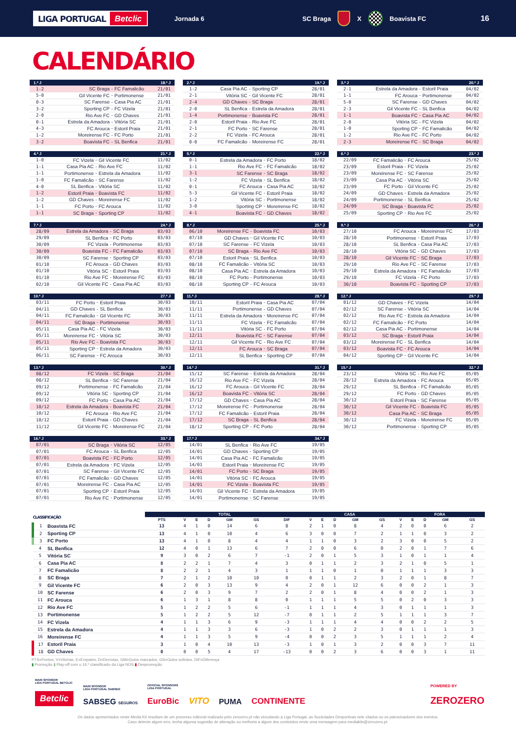LIGA PORTUGAL Betclic
Jornada 6
SC Braga X Boavista FC
16
CALENDÁRIO
| 1.ª J | | 18.ª J | | |
| --- | --- | --- | --- | --- |
| 1-2 | SC Braga | - | FC Famalicão | 21/01 |
| 5-0 | Gil Vicente FC | - | Portimonense | 21/01 |
| 0-3 | SC Farense | - | Casa Pia AC | 21/01 |
| 3-2 | Sporting CP | - | FC Vizela | 21/01 |
| 2-0 | Rio Ave FC | - | GD Chaves | 21/01 |
| 0-1 | Estrela da Amadora | - | Vitória SC | 21/01 |
| 4-3 | FC Arouca | - | Estoril Praia | 21/01 |
| 1-2 | Moreirense FC | - | FC Porto | 21/01 |
| 3-2 | Boavista FC | - | SL Benfica | 21/01 |
| 2.ª J | | 19.ª J | | |
| --- | --- | --- | --- | --- |
| 1-2 | Casa Pia AC | - | Sporting CP | 28/01 |
| 2-1 | Vitória SC | - | Gil Vicente FC | 28/01 |
| 2-4 | GD Chaves | - | SC Braga | 28/01 |
| 2-0 | SL Benfica | - | Estrela da Amadora | 28/01 |
| 1-4 | Portimonense | - | Boavista FC | 28/01 |
| 2-0 | Estoril Praia | - | Rio Ave FC | 28/01 |
| 2-1 | FC Porto | - | SC Farense | 28/01 |
| 2-2 | FC Vizela | - | FC Arouca | 28/01 |
| 0-0 | FC Famalicão | - | Moreirense FC | 28/01 |
| 3.ª J | | 20.ª J | | |
| --- | --- | --- | --- | --- |
| 2-1 | Estrela da Amadora | - | Estoril Praia | 04/02 |
| 1-1 | FC Arouca | - | Portimonense | 04/02 |
| 5-0 | SC Farense | - | GD Chaves | 04/02 |
| 2-3 | Gil Vicente FC | - | SL Benfica | 04/02 |
| 1-1 | Boavista FC | - | Casa Pia AC | 04/02 |
| 2-0 | Vitória SC | - | FC Vizela | 04/02 |
| 1-0 | Sporting CP | - | FC Famalicão | 04/02 |
| 1-2 | Rio Ave FC | - | FC Porto | 04/02 |
| 2-3 | Moreirense FC | - | SC Braga | 04/02 |
| 4.ª J | | 21.ª J | | |
| --- | --- | --- | --- | --- |
| 1-0 | FC Vizela | - | Gil Vicente FC | 11/02 |
| 1-1 | Casa Pia AC | - | Rio Ave FC | 11/02 |
| 1-1 | Portimonense | - | Estrela da Amadora | 11/02 |
| 1-0 | FC Famalicão | - | SC Farense | 11/02 |
| 4-0 | SL Benfica | - | Vitória SC | 11/02 |
| 1-2 | Estoril Praia | - | Boavista FC | 11/02 |
| 1-2 | GD Chaves | - | Moreirense FC | 11/02 |
| 1-1 | FC Porto | - | FC Arouca | 11/02 |
| 1-1 | SC Braga | - | Sporting CP | 11/02 |
| 5.ª J | | 22.ª J | | |
| --- | --- | --- | --- | --- |
| 0-1 | Estrela da Amadora | - | FC Porto | 18/02 |
| 1-1 | Rio Ave FC | - | FC Famalicão | 18/02 |
| 3-1 | SC Farense | - | SC Braga | 18/02 |
| 1-2 | FC Vizela | - | SL Benfica | 18/02 |
| 0-1 | FC Arouca | - | Casa Pia AC | 18/02 |
| 5-3 | Gil Vicente FC | - | Estoril Praia | 18/02 |
| 1-2 | Vitória SC | - | Portimonense | 18/02 |
| 3-0 | Sporting CP | - | Moreirense FC | 18/02 |
| 4-1 | Boavista FC | - | GD Chaves | 18/02 |
| 6.ª J | | 23.ª J | | |
| --- | --- | --- | --- | --- |
| 22/09 | FC Famalicão | - | FC Arouca | 25/02 |
| 23/09 | Estoril Praia | - | FC Vizela | 25/02 |
| 23/09 | Moreirense FC | - | SC Farense | 25/02 |
| 23/09 | Casa Pia AC | - | Vitória SC | 25/02 |
| 23/09 | FC Porto | - | Gil Vicente FC | 25/02 |
| 24/09 | GD Chaves | - | Estrela da Amadora | 25/02 |
| 24/09 | Portimonense | - | SL Benfica | 25/02 |
| 24/09 | SC Braga | - | Boavista FC | 25/02 |
| 25/09 | Sporting CP | - | Rio Ave FC | 25/02 |
| 7.ª J | | 24.ª J | | |
| --- | --- | --- | --- | --- |
| 28/09 | Estrela da Amadora | - | SC Braga | 03/03 |
| 29/09 | SL Benfica | - | FC Porto | 03/03 |
| 30/09 | FC Vizela | - | Portimonense | 03/03 |
| 30/09 | Boavista FC | - | FC Famalicão | 03/03 |
| 30/09 | SC Farense | - | Sporting CP | 03/03 |
| 01/10 | FC Arouca | - | GD Chaves | 03/03 |
| 01/10 | Vitória SC | - | Estoril Praia | 03/03 |
| 01/10 | Rio Ave FC | - | Moreirense FC | 03/03 |
| 02/10 | Gil Vicente FC | - | Casa Pia AC | 03/03 |
| 8.ª J | | 25.ª J | | |
| --- | --- | --- | --- | --- |
| 06/10 | Moreirense FC | - | Boavista FC | 10/03 |
| 07/10 | GD Chaves | - | Gil Vicente FC | 10/03 |
| 07/10 | SC Farense | - | FC Vizela | 10/03 |
| 07/10 | SC Braga | - | Rio Ave FC | 10/03 |
| 07/10 | Estoril Praia | - | SL Benfica | 10/03 |
| 08/10 | FC Famalicão | - | Vitória SC | 10/03 |
| 08/10 | Casa Pia AC | - | Estrela da Amadora | 10/03 |
| 08/10 | FC Porto | - | Portimonense | 10/03 |
| 08/10 | Sporting CP | - | FC Arouca | 10/03 |
| 9.ª J | | 26.ª J | | |
| --- | --- | --- | --- | --- |
| 27/10 | FC Arouca | - | Moreirense FC | 17/03 |
| 28/10 | Portimonense | - | Estoril Praia | 17/03 |
| 28/10 | SL Benfica | - | Casa Pia AC | 17/03 |
| 28/10 | Vitória SC | - | GD Chaves | 17/03 |
| 28/10 | Gil Vicente FC | - | SC Braga | 17/03 |
| 29/10 | Rio Ave FC | - | SC Farense | 17/03 |
| 29/10 | Estrela da Amadora | - | FC Famalicão | 17/03 |
| 29/10 | FC Vizela | - | FC Porto | 17/03 |
| 30/10 | Boavista FC | - | Sporting CP | 17/03 |
| 10.ª J | | 27.ª J | | |
| --- | --- | --- | --- | --- |
| 03/11 | FC Porto | - | Estoril Praia | 30/03 |
| 04/11 | GD Chaves | - | SL Benfica | 30/03 |
| 04/11 | FC Famalicão | - | Gil Vicente FC | 30/03 |
| 04/11 | SC Braga | - | Portimonense | 30/03 |
| 05/11 | Casa Pia AC | - | FC Vizela | 30/03 |
| 05/11 | Moreirense FC | - | Vitória SC | 30/03 |
| 05/11 | Rio Ave FC | - | Boavista FC | 30/03 |
| 05/11 | Sporting CP | - | Estrela da Amadora | 30/03 |
| 06/11 | SC Farense | - | FC Arouca | 30/03 |
| 11.ª J | | 28.ª J | | |
| --- | --- | --- | --- | --- |
| 10/11 | Estoril Praia | - | Casa Pia AC | 07/04 |
| 11/11 | Portimonense | - | GD Chaves | 07/04 |
| 11/11 | Estrela da Amadora | - | Moreirense FC | 07/04 |
| 11/11 | FC Vizela | - | FC Famalicão | 07/04 |
| 11/11 | Vitória SC | - | FC Porto | 07/04 |
| 12/11 | Boavista FC | - | SC Farense | 07/04 |
| 12/11 | Gil Vicente FC | - | Rio Ave FC | 07/04 |
| 12/11 | FC Arouca | - | SC Braga | 07/04 |
| 12/11 | SL Benfica | - | Sporting CP | 07/04 |
| 12.ª J | | 29.ª J | | |
| --- | --- | --- | --- | --- |
| 01/12 | GD Chaves | - | FC Vizela | 14/04 |
| 02/12 | SC Farense | - | Vitória SC | 14/04 |
| 02/12 | Rio Ave FC | - | Estrela da Amadora | 14/04 |
| 02/12 | FC Famalicão | - | FC Porto | 14/04 |
| 02/12 | Casa Pia AC | - | Portimonense | 14/04 |
| 03/12 | SC Braga | - | Estoril Praia | 14/04 |
| 03/12 | Moreirense FC | - | SL Benfica | 14/04 |
| 03/12 | Boavista FC | - | FC Arouca | 14/04 |
| 04/12 | Sporting CP | - | Gil Vicente FC | 14/04 |
| 13.ª J | | 30.ª J | | |
| --- | --- | --- | --- | --- |
| 08/12 | FC Vizela | - | SC Braga | 21/04 |
| 08/12 | SL Benfica | - | SC Farense | 21/04 |
| 09/12 | Portimonense | - | FC Famalicão | 21/04 |
| 09/12 | Vitória SC | - | Sporting CP | 21/04 |
| 09/12 | FC Porto | - | Casa Pia AC | 21/04 |
| 10/12 | Estrela da Amadora | - | Boavista FC | 21/04 |
| 10/12 | FC Arouca | - | Rio Ave FC | 21/04 |
| 10/12 | Estoril Praia | - | GD Chaves | 21/04 |
| 11/12 | Gil Vicente FC | - | Moreirense FC | 21/04 |
| 14.ª J | | 31.ª J | | |
| --- | --- | --- | --- | --- |
| 15/12 | SC Farense | - | Estrela da Amadora | 28/04 |
| 16/12 | Rio Ave FC | - | FC Vizela | 28/04 |
| 16/12 | FC Arouca | - | Gil Vicente FC | 28/04 |
| 16/12 | Boavista FC | - | Vitória SC | 28/04 |
| 17/12 | GD Chaves | - | Casa Pia AC | 28/04 |
| 17/12 | Moreirense FC | - | Portimonense | 28/04 |
| 17/12 | FC Famalicão | - | Estoril Praia | 28/04 |
| 17/12 | SC Braga | - | SL Benfica | 28/04 |
| 18/12 | Sporting CP | - | FC Porto | 28/04 |
| 15.ª J | | 32.ª J | | |
| --- | --- | --- | --- | --- |
| 23/12 | Vitória SC | - | Rio Ave FC | 05/05 |
| 28/12 | Estrela da Amadora | - | FC Arouca | 05/05 |
| 29/12 | SL Benfica | - | FC Famalicão | 05/05 |
| 29/12 | FC Porto | - | GD Chaves | 05/05 |
| 30/12 | Estoril Praia | - | SC Farense | 05/05 |
| 30/12 | Gil Vicente FC | - | Boavista FC | 05/05 |
| 30/12 | Casa Pia AC | - | SC Braga | 05/05 |
| 30/12 | FC Vizela | - | Moreirense FC | 05/05 |
| 30/12 | Portimonense | - | Sporting CP | 05/05 |
| 16.ª J | | 33.ª J | | |
| --- | --- | --- | --- | --- |
| 07/01 | SC Braga | - | Vitória SC | 12/05 |
| 07/01 | FC Arouca | - | SL Benfica | 12/05 |
| 07/01 | Boavista FC | - | FC Porto | 12/05 |
| 07/01 | Estrela da Amadora | - | FC Vizela | 12/05 |
| 07/01 | SC Farense | - | Gil Vicente FC | 12/05 |
| 07/01 | FC Famalicão | - | GD Chaves | 12/05 |
| 07/01 | Moreirense FC | - | Casa Pia AC | 12/05 |
| 07/01 | Sporting CP | - | Estoril Praia | 12/05 |
| 07/01 | Rio Ave FC | - | Portimonense | 12/05 |
| 17.ª J | | 34.ª J | | |
| --- | --- | --- | --- | --- |
| 14/01 | SL Benfica | - | Rio Ave FC | 19/05 |
| 14/01 | GD Chaves | - | Sporting CP | 19/05 |
| 14/01 | Casa Pia AC | - | FC Famalicão | 19/05 |
| 14/01 | Estoril Praia | - | Moreirense FC | 19/05 |
| 14/01 | FC Porto | - | SC Braga | 19/05 |
| 14/01 | Vitória SC | - | FC Arouca | 19/05 |
| 14/01 | FC Vizela | - | Boavista FC | 19/05 |
| 14/01 | Gil Vicente FC | - | Estrela da Amadora | 19/05 |
| 14/01 | Portimonense | - | SC Farense | 19/05 |
| CLASSIFICAÇÃO | | TOTAL | | | | | | | CASA | | | | | FORA | | | | |
| --- | --- | --- | --- | --- | --- | --- | --- | --- | --- | --- | --- | --- | --- | --- | --- | --- | --- | --- |
| | | PTS | V | E | D | GM | GS | DIF | V | E | D | GM | GS | V | E | D | GM | GS |
| 1 | Boavista FC | 13 | 4 | 1 | 0 | 14 | 6 | 8 | 2 | 1 | 0 | 8 | 4 | 2 | 0 | 0 | 6 | 2 |
| 2 | Sporting CP | 13 | 4 | 1 | 0 | 10 | 4 | 6 | 3 | 0 | 0 | 7 | 2 | 1 | 1 | 0 | 3 | 2 |
| 3 | FC Porto | 13 | 4 | 1 | 0 | 8 | 4 | 4 | 1 | 1 | 0 | 3 | 2 | 3 | 0 | 0 | 5 | 2 |
| 4 | SL Benfica | 12 | 4 | 0 | 1 | 13 | 6 | 7 | 2 | 0 | 0 | 6 | 0 | 2 | 0 | 1 | 7 | 6 |
| 5 | Vitória SC | 9 | 3 | 0 | 2 | 6 | 7 | -1 | 2 | 0 | 1 | 5 | 3 | 1 | 0 | 1 | 1 | 4 |
| 6 | Casa Pia AC | 8 | 2 | 2 | 1 | 7 | 4 | 3 | 0 | 1 | 1 | 2 | 3 | 2 | 1 | 0 | 5 | 1 |
| 7 | FC Famalicão | 8 | 2 | 2 | 1 | 4 | 3 | 1 | 1 | 1 | 0 | 1 | 0 | 1 | 1 | 1 | 3 | 3 |
| 8 | SC Braga | 7 | 2 | 1 | 2 | 10 | 10 | 0 | 0 | 1 | 1 | 2 | 3 | 2 | 0 | 1 | 8 | 7 |
| 9 | Gil Vicente FC | 6 | 2 | 0 | 3 | 13 | 9 | 4 | 2 | 0 | 1 | 12 | 6 | 0 | 0 | 2 | 1 | 3 |
| 10 | SC Farense | 6 | 2 | 0 | 3 | 9 | 7 | 2 | 2 | 0 | 1 | 8 | 4 | 0 | 0 | 2 | 1 | 3 |
| 11 | FC Arouca | 6 | 1 | 3 | 1 | 8 | 8 | 0 | 1 | 1 | 1 | 5 | 5 | 0 | 2 | 0 | 3 | 3 |
| 12 | Rio Ave FC | 5 | 1 | 2 | 2 | 5 | 6 | -1 | 1 | 1 | 1 | 4 | 3 | 0 | 1 | 1 | 1 | 3 |
| 13 | Portimonense | 5 | 1 | 2 | 2 | 5 | 12 | -7 | 0 | 1 | 1 | 2 | 5 | 1 | 1 | 1 | 3 | 7 |
| 14 | FC Vizela | 4 | 1 | 1 | 3 | 6 | 9 | -3 | 1 | 1 | 1 | 4 | 4 | 0 | 0 | 2 | 2 | 5 |
| 15 | Estrela da Amadora | 4 | 1 | 1 | 3 | 3 | 6 | -3 | 1 | 0 | 2 | 2 | 3 | 0 | 1 | 1 | 1 | 3 |
| 16 | Moreirense FC | 4 | 1 | 1 | 3 | 5 | 9 | -4 | 0 | 0 | 2 | 3 | 5 | 1 | 1 | 1 | 2 | 4 |
| 17 | Estoril Praia | 3 | 1 | 0 | 4 | 10 | 13 | -3 | 1 | 0 | 1 | 3 | 2 | 0 | 0 | 3 | 7 | 11 |
| 18 | GD Chaves | 0 | 0 | 0 | 5 | 4 | 17 | -13 | 0 | 0 | 2 | 3 | 6 | 0 | 0 | 3 | 1 | 11 |
PTS=Pontos, V=Vitórias, E=Empates, D=Derrotas, GM=Golos marcados, GS=Golos sofridos, DIF=Diferença
▮ Promoção ▮ Play-off com o 16.º classificado da Liga NOS ▮ Despromoção
MAIN SPONSOR
LIGA PORTUGAL BETCLIC
Betclic
MAIN SPONSOR
LIGA PORTUGAL SABSEG
SABSEG SEGUROS
OFFICIAL SPONSORS
LIGA PORTUGAL
EuroBic
VITO
PUMA
CONTINENTE
POWERED BY
ZEROZERO
Os dados apresentados neste Media Kit resultam de um processo editorial realizado pelo zerozero.pt não vinculando a Liga Portugal, as Sociedades Desportivas nele citados ou os patrocinadores dos eventos.
Caso detecte algum erro, tenha alguma sugestão de alteração ou melhoria a algum dos conteúdos envie uma mensagem para mediakits@zerozero.pt.